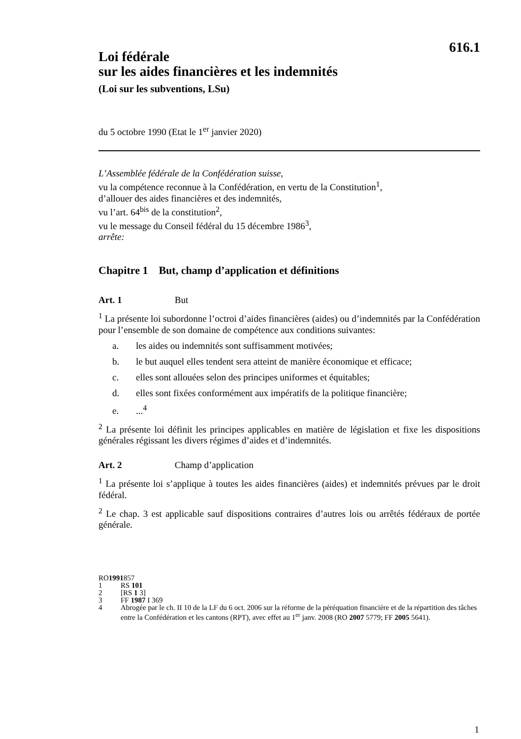616.1
Loi fédérale
sur les aides financières et les indemnités
(Loi sur les subventions, LSu)
du 5 octobre 1990 (Etat le 1<sup>er</sup> janvier 2020)
L’Assemblée fédérale de la Confédération suisse,
vu la compétence reconnue à la Confédération, en vertu de la Constitution<sup>1</sup>,
d’allouer des aides financières et des indemnités,
vu l’art. 64<sup>bis</sup> de la constitution<sup>2</sup>,
vu le message du Conseil fédéral du 15 décembre 1986<sup>3</sup>,
arrête:
Chapitre 1 But, champ d’application et définitions
Art. 1 But
<sup>1</sup> La présente loi subordonne l’octroi d’aides financières (aides) ou d’indemnités par la Confédération pour l’ensemble de son domaine de compétence aux conditions suivantes:
a. les aides ou indemnités sont suffisamment motivées;
b. le but auquel elles tendent sera atteint de manière économique et efficace;
c. elles sont allouées selon des principes uniformes et équitables;
d. elles sont fixées conformément aux impératifs de la politique financière;
e....<sup>4</sup>
<sup>2</sup> La présente loi définit les principes applicables en matière de législation et fixe les dispositions générales régissant les divers régimes d’aides et d’indemnités.
Art. 2 Champ d’application
<sup>1</sup> La présente loi s’applique à toutes les aides financières (aides) et indemnités prévues par le droit fédéral.
<sup>2</sup> Le chap. 3 est applicable sauf dispositions contraires d’autres lois ou arrêtés fédéraux de portée générale.
RO 1991 857
1 RS 101
2 [RS 1 3]
3 FF 1987 I 369
4 Abrogée par le ch. II 10 de la LF du 6 oct. 2006 sur la réforme de la péréquation financière et de la répartition des tâches entre la Confédération et les cantons (RPT), avec effet au 1<sup>er</sup> janv. 2008 (RO 2007 5779; FF 2005 5641).
1